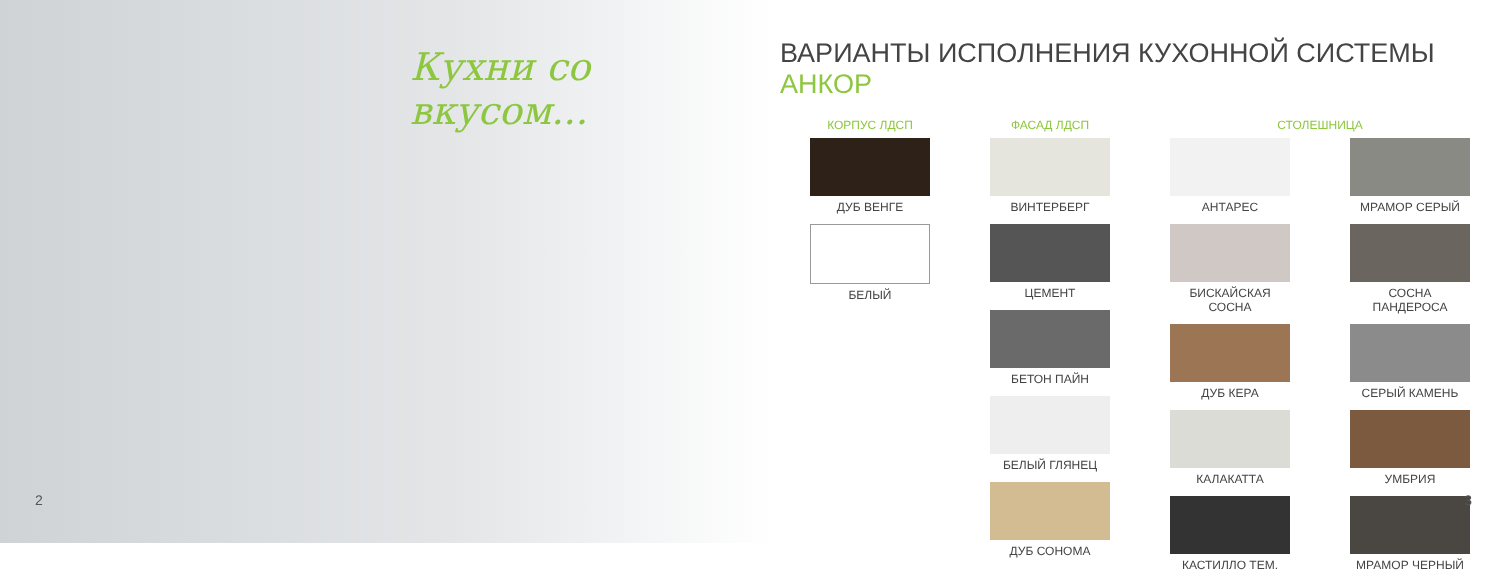Кухни со вкусом...
2
ВАРИАНТЫ ИСПОЛНЕНИЯ КУХОННОЙ СИСТЕМЫ АНКОР
КОРПУС ЛДСП
ФАСАД ЛДСП
СТОЛЕШНИЦА
ДУБ ВЕНГЕ
БЕЛЫЙ
ВИНТЕРБЕРГ
ЦЕМЕНТ
БЕТОН ПАЙН
БЕЛЫЙ ГЛЯНЕЦ
ДУБ СОНОМА
АНТАРЕС
БИСКАЙСКАЯ СОСНА
ДУБ КЕРА
КАЛАКАТТА
КАСТИЛЛО ТЕМ.
МРАМОР СЕРЫЙ
СОСНА ПАНДЕРОСА
СЕРЫЙ КАМЕНЬ
УМБРИЯ
МРАМОР ЧЕРНЫЙ
3